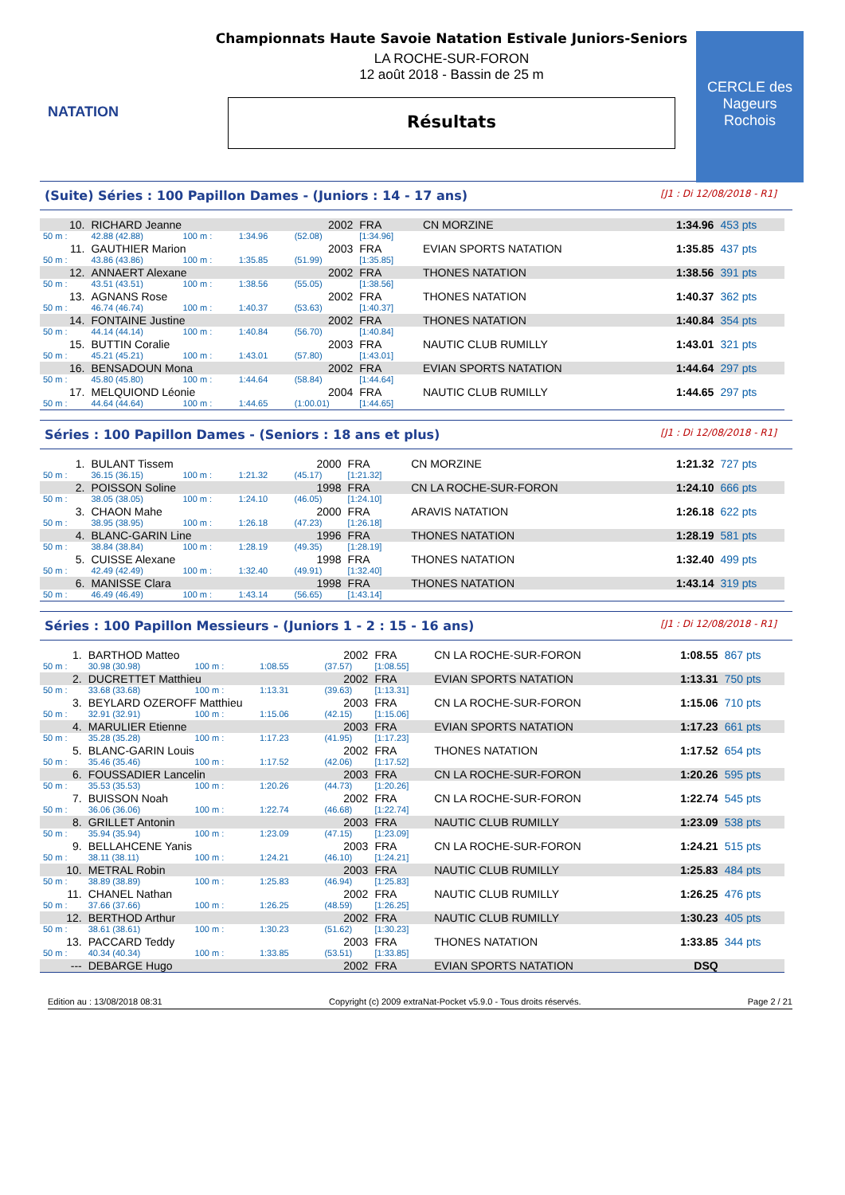NATATION
Championnats Haute Savoie Natation Estivale Juniors-Seniors
LA ROCHE-SUR-FORON
12 août 2018 - Bassin de 25 m
Résultats
CERCLE des Nageurs Rochois
(Suite) Séries : 100 Papillon Dames - (Juniors : 14 - 17 ans) [J1 : Di 12/08/2018 - R1]
| 10. | RICHARD Jeanne | | | 2002 | FRA | CN MORZINE | 1:34.96 | 453 pts |
| 50 m : | 42.88 (42.88) | 100 m : | 1:34.96 | (52.08) | [1:34.96] | | | |
| 11. | GAUTHIER Marion | | | 2003 | FRA | EVIAN SPORTS NATATION | 1:35.85 | 437 pts |
| 50 m : | 43.86 (43.86) | 100 m : | 1:35.85 | (51.99) | [1:35.85] | | | |
| 12. | ANNAERT Alexane | | | 2002 | FRA | THONES NATATION | 1:38.56 | 391 pts |
| 50 m : | 43.51 (43.51) | 100 m : | 1:38.56 | (55.05) | [1:38.56] | | | |
| 13. | AGNANS Rose | | | 2002 | FRA | THONES NATATION | 1:40.37 | 362 pts |
| 50 m : | 46.74 (46.74) | 100 m : | 1:40.37 | (53.63) | [1:40.37] | | | |
| 14. | FONTAINE Justine | | | 2002 | FRA | THONES NATATION | 1:40.84 | 354 pts |
| 50 m : | 44.14 (44.14) | 100 m : | 1:40.84 | (56.70) | [1:40.84] | | | |
| 15. | BUTTIN Coralie | | | 2003 | FRA | NAUTIC CLUB RUMILLY | 1:43.01 | 321 pts |
| 50 m : | 45.21 (45.21) | 100 m : | 1:43.01 | (57.80) | [1:43.01] | | | |
| 16. | BENSADOUN Mona | | | 2002 | FRA | EVIAN SPORTS NATATION | 1:44.64 | 297 pts |
| 50 m : | 45.80 (45.80) | 100 m : | 1:44.64 | (58.84) | [1:44.64] | | | |
| 17. | MELQUIOND Léonie | | | 2004 | FRA | NAUTIC CLUB RUMILLY | 1:44.65 | 297 pts |
| 50 m : | 44.64 (44.64) | 100 m : | 1:44.65 | (1:00.01) | [1:44.65] | | | |
Séries : 100 Papillon Dames - (Seniors : 18 ans et plus) [J1 : Di 12/08/2018 - R1]
| 1. | BULANT Tissem | | | 2000 | FRA | CN MORZINE | 1:21.32 | 727 pts |
| 50 m : | 36.15 (36.15) | 100 m : | 1:21.32 | (45.17) | [1:21.32] | | | |
| 2. | POISSON Soline | | | 1998 | FRA | CN LA ROCHE-SUR-FORON | 1:24.10 | 666 pts |
| 50 m : | 38.05 (38.05) | 100 m : | 1:24.10 | (46.05) | [1:24.10] | | | |
| 3. | CHAON Mahe | | | 2000 | FRA | ARAVIS NATATION | 1:26.18 | 622 pts |
| 50 m : | 38.95 (38.95) | 100 m : | 1:26.18 | (47.23) | [1:26.18] | | | |
| 4. | BLANC-GARIN Line | | | 1996 | FRA | THONES NATATION | 1:28.19 | 581 pts |
| 50 m : | 38.84 (38.84) | 100 m : | 1:28.19 | (49.35) | [1:28.19] | | | |
| 5. | CUISSE Alexane | | | 1998 | FRA | THONES NATATION | 1:32.40 | 499 pts |
| 50 m : | 42.49 (42.49) | 100 m : | 1:32.40 | (49.91) | [1:32.40] | | | |
| 6. | MANISSE Clara | | | 1998 | FRA | THONES NATATION | 1:43.14 | 319 pts |
| 50 m : | 46.49 (46.49) | 100 m : | 1:43.14 | (56.65) | [1:43.14] | | | |
Séries : 100 Papillon Messieurs - (Juniors 1 - 2 : 15 - 16 ans) [J1 : Di 12/08/2018 - R1]
| 1. | BARTHOD Matteo | | | 2002 | FRA | CN LA ROCHE-SUR-FORON | 1:08.55 | 867 pts |
| 50 m : | 30.98 (30.98) | 100 m : | 1:08.55 | (37.57) | [1:08.55] | | | |
| 2. | DUCRETTET Matthieu | | | 2002 | FRA | EVIAN SPORTS NATATION | 1:13.31 | 750 pts |
| 50 m : | 33.68 (33.68) | 100 m : | 1:13.31 | (39.63) | [1:13.31] | | | |
| 3. | BEYLARD OZEROFF Matthieu | | | 2003 | FRA | CN LA ROCHE-SUR-FORON | 1:15.06 | 710 pts |
| 50 m : | 32.91 (32.91) | 100 m : | 1:15.06 | (42.15) | [1:15.06] | | | |
| 4. | MARULIER Etienne | | | 2003 | FRA | EVIAN SPORTS NATATION | 1:17.23 | 661 pts |
| 50 m : | 35.28 (35.28) | 100 m : | 1:17.23 | (41.95) | [1:17.23] | | | |
| 5. | BLANC-GARIN Louis | | | 2002 | FRA | THONES NATATION | 1:17.52 | 654 pts |
| 50 m : | 35.46 (35.46) | 100 m : | 1:17.52 | (42.06) | [1:17.52] | | | |
| 6. | FOUSSADIER Lancelin | | | 2003 | FRA | CN LA ROCHE-SUR-FORON | 1:20.26 | 595 pts |
| 50 m : | 35.53 (35.53) | 100 m : | 1:20.26 | (44.73) | [1:20.26] | | | |
| 7. | BUISSON Noah | | | 2002 | FRA | CN LA ROCHE-SUR-FORON | 1:22.74 | 545 pts |
| 50 m : | 36.06 (36.06) | 100 m : | 1:22.74 | (46.68) | [1:22.74] | | | |
| 8. | GRILLET Antonin | | | 2003 | FRA | NAUTIC CLUB RUMILLY | 1:23.09 | 538 pts |
| 50 m : | 35.94 (35.94) | 100 m : | 1:23.09 | (47.15) | [1:23.09] | | | |
| 9. | BELLAHCENE Yanis | | | 2003 | FRA | CN LA ROCHE-SUR-FORON | 1:24.21 | 515 pts |
| 50 m : | 38.11 (38.11) | 100 m : | 1:24.21 | (46.10) | [1:24.21] | | | |
| 10. | METRAL Robin | | | 2003 | FRA | NAUTIC CLUB RUMILLY | 1:25.83 | 484 pts |
| 50 m : | 38.89 (38.89) | 100 m : | 1:25.83 | (46.94) | [1:25.83] | | | |
| 11. | CHANEL Nathan | | | 2002 | FRA | NAUTIC CLUB RUMILLY | 1:26.25 | 476 pts |
| 50 m : | 37.66 (37.66) | 100 m : | 1:26.25 | (48.59) | [1:26.25] | | | |
| 12. | BERTHOD Arthur | | | 2002 | FRA | NAUTIC CLUB RUMILLY | 1:30.23 | 405 pts |
| 50 m : | 38.61 (38.61) | 100 m : | 1:30.23 | (51.62) | [1:30.23] | | | |
| 13. | PACCARD Teddy | | | 2003 | FRA | THONES NATATION | 1:33.85 | 344 pts |
| 50 m : | 40.34 (40.34) | 100 m : | 1:33.85 | (53.51) | [1:33.85] | | | |
| --- | DEBARGE Hugo | | | 2002 | FRA | EVIAN SPORTS NATATION | DSQ | |
Edition au : 13/08/2018 08:31 Copyright (c) 2009 extraNat-Pocket v5.9.0 - Tous droits réservés. Page 2 / 21